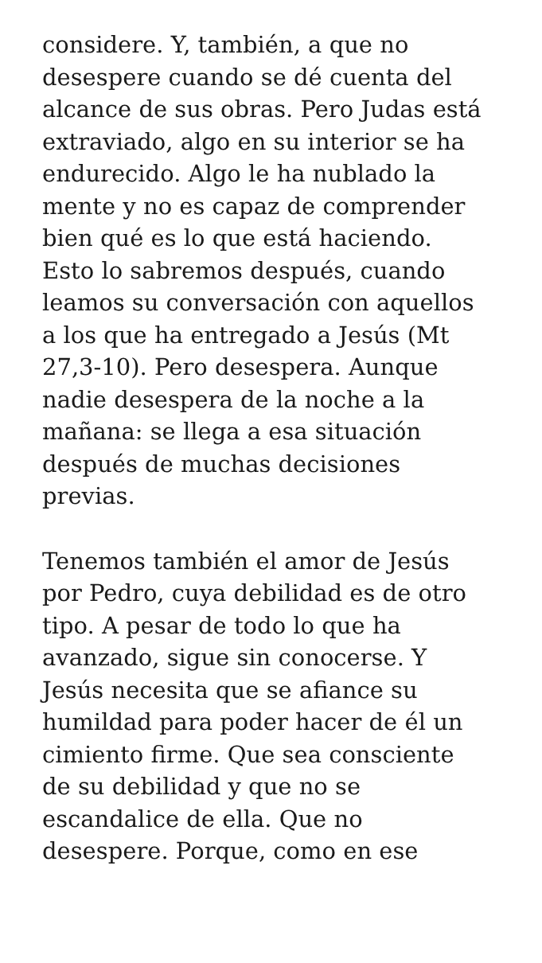considere. Y, también, a que no
desespere cuando se dé cuenta del
alcance de sus obras. Pero Judas está
extraviado, algo en su interior se ha
endurecido. Algo le ha nublado la
mente y no es capaz de comprender
bien qué es lo que está haciendo.
Esto lo sabremos después, cuando
leamos su conversación con aquellos
a los que ha entregado a Jesús (Mt
27,3-10). Pero desespera. Aunque
nadie desespera de la noche a la
mañana: se llega a esa situación
después de muchas decisiones
previas.
Tenemos también el amor de Jesús
por Pedro, cuya debilidad es de otro
tipo. A pesar de todo lo que ha
avanzado, sigue sin conocerse. Y
Jesús necesita que se afiance su
humildad para poder hacer de él un
cimiento firme. Que sea consciente
de su debilidad y que no se
escandalice de ella. Que no
desespere. Porque, como en ese